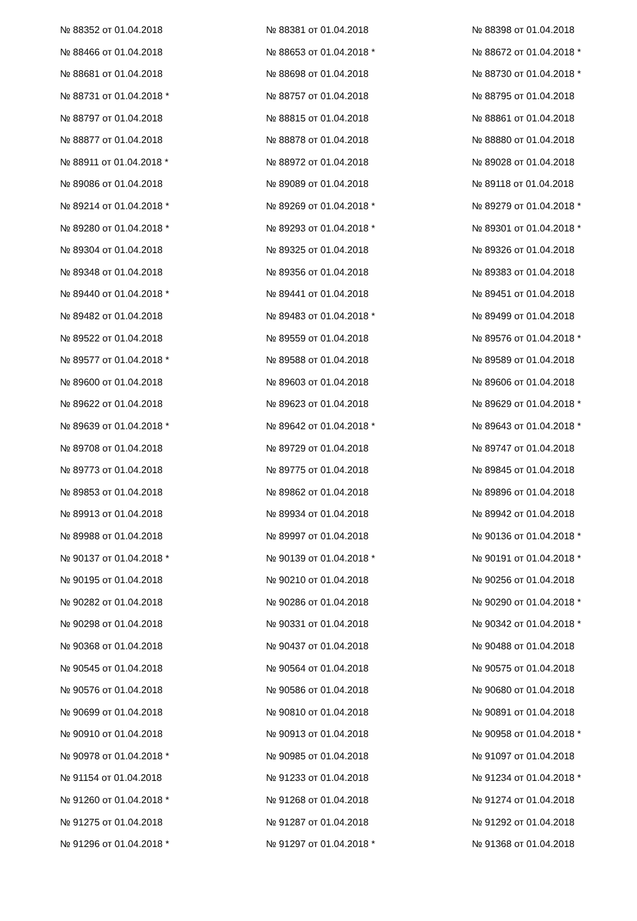| № 88352 от 01.04.2018 | № 88381 от 01.04.2018 | № 88398 от 01.04.2018 |
| № 88466 от 01.04.2018 | № 88653 от 01.04.2018 * | № 88672 от 01.04.2018 * |
| № 88681 от 01.04.2018 | № 88698 от 01.04.2018 | № 88730 от 01.04.2018 * |
| № 88731 от 01.04.2018 * | № 88757 от 01.04.2018 | № 88795 от 01.04.2018 |
| № 88797 от 01.04.2018 | № 88815 от 01.04.2018 | № 88861 от 01.04.2018 |
| № 88877 от 01.04.2018 | № 88878 от 01.04.2018 | № 88880 от 01.04.2018 |
| № 88911 от 01.04.2018 * | № 88972 от 01.04.2018 | № 89028 от 01.04.2018 |
| № 89086 от 01.04.2018 | № 89089 от 01.04.2018 | № 89118 от 01.04.2018 |
| № 89214 от 01.04.2018 * | № 89269 от 01.04.2018 * | № 89279 от 01.04.2018 * |
| № 89280 от 01.04.2018 * | № 89293 от 01.04.2018 * | № 89301 от 01.04.2018 * |
| № 89304 от 01.04.2018 | № 89325 от 01.04.2018 | № 89326 от 01.04.2018 |
| № 89348 от 01.04.2018 | № 89356 от 01.04.2018 | № 89383 от 01.04.2018 |
| № 89440 от 01.04.2018 * | № 89441 от 01.04.2018 | № 89451 от 01.04.2018 |
| № 89482 от 01.04.2018 | № 89483 от 01.04.2018 * | № 89499 от 01.04.2018 |
| № 89522 от 01.04.2018 | № 89559 от 01.04.2018 | № 89576 от 01.04.2018 * |
| № 89577 от 01.04.2018 * | № 89588 от 01.04.2018 | № 89589 от 01.04.2018 |
| № 89600 от 01.04.2018 | № 89603 от 01.04.2018 | № 89606 от 01.04.2018 |
| № 89622 от 01.04.2018 | № 89623 от 01.04.2018 | № 89629 от 01.04.2018 * |
| № 89639 от 01.04.2018 * | № 89642 от 01.04.2018 * | № 89643 от 01.04.2018 * |
| № 89708 от 01.04.2018 | № 89729 от 01.04.2018 | № 89747 от 01.04.2018 |
| № 89773 от 01.04.2018 | № 89775 от 01.04.2018 | № 89845 от 01.04.2018 |
| № 89853 от 01.04.2018 | № 89862 от 01.04.2018 | № 89896 от 01.04.2018 |
| № 89913 от 01.04.2018 | № 89934 от 01.04.2018 | № 89942 от 01.04.2018 |
| № 89988 от 01.04.2018 | № 89997 от 01.04.2018 | № 90136 от 01.04.2018 * |
| № 90137 от 01.04.2018 * | № 90139 от 01.04.2018 * | № 90191 от 01.04.2018 * |
| № 90195 от 01.04.2018 | № 90210 от 01.04.2018 | № 90256 от 01.04.2018 |
| № 90282 от 01.04.2018 | № 90286 от 01.04.2018 | № 90290 от 01.04.2018 * |
| № 90298 от 01.04.2018 | № 90331 от 01.04.2018 | № 90342 от 01.04.2018 * |
| № 90368 от 01.04.2018 | № 90437 от 01.04.2018 | № 90488 от 01.04.2018 |
| № 90545 от 01.04.2018 | № 90564 от 01.04.2018 | № 90575 от 01.04.2018 |
| № 90576 от 01.04.2018 | № 90586 от 01.04.2018 | № 90680 от 01.04.2018 |
| № 90699 от 01.04.2018 | № 90810 от 01.04.2018 | № 90891 от 01.04.2018 |
| № 90910 от 01.04.2018 | № 90913 от 01.04.2018 | № 90958 от 01.04.2018 * |
| № 90978 от 01.04.2018 * | № 90985 от 01.04.2018 | № 91097 от 01.04.2018 |
| № 91154 от 01.04.2018 | № 91233 от 01.04.2018 | № 91234 от 01.04.2018 * |
| № 91260 от 01.04.2018 * | № 91268 от 01.04.2018 | № 91274 от 01.04.2018 |
| № 91275 от 01.04.2018 | № 91287 от 01.04.2018 | № 91292 от 01.04.2018 |
| № 91296 от 01.04.2018 * | № 91297 от 01.04.2018 * | № 91368 от 01.04.2018 |